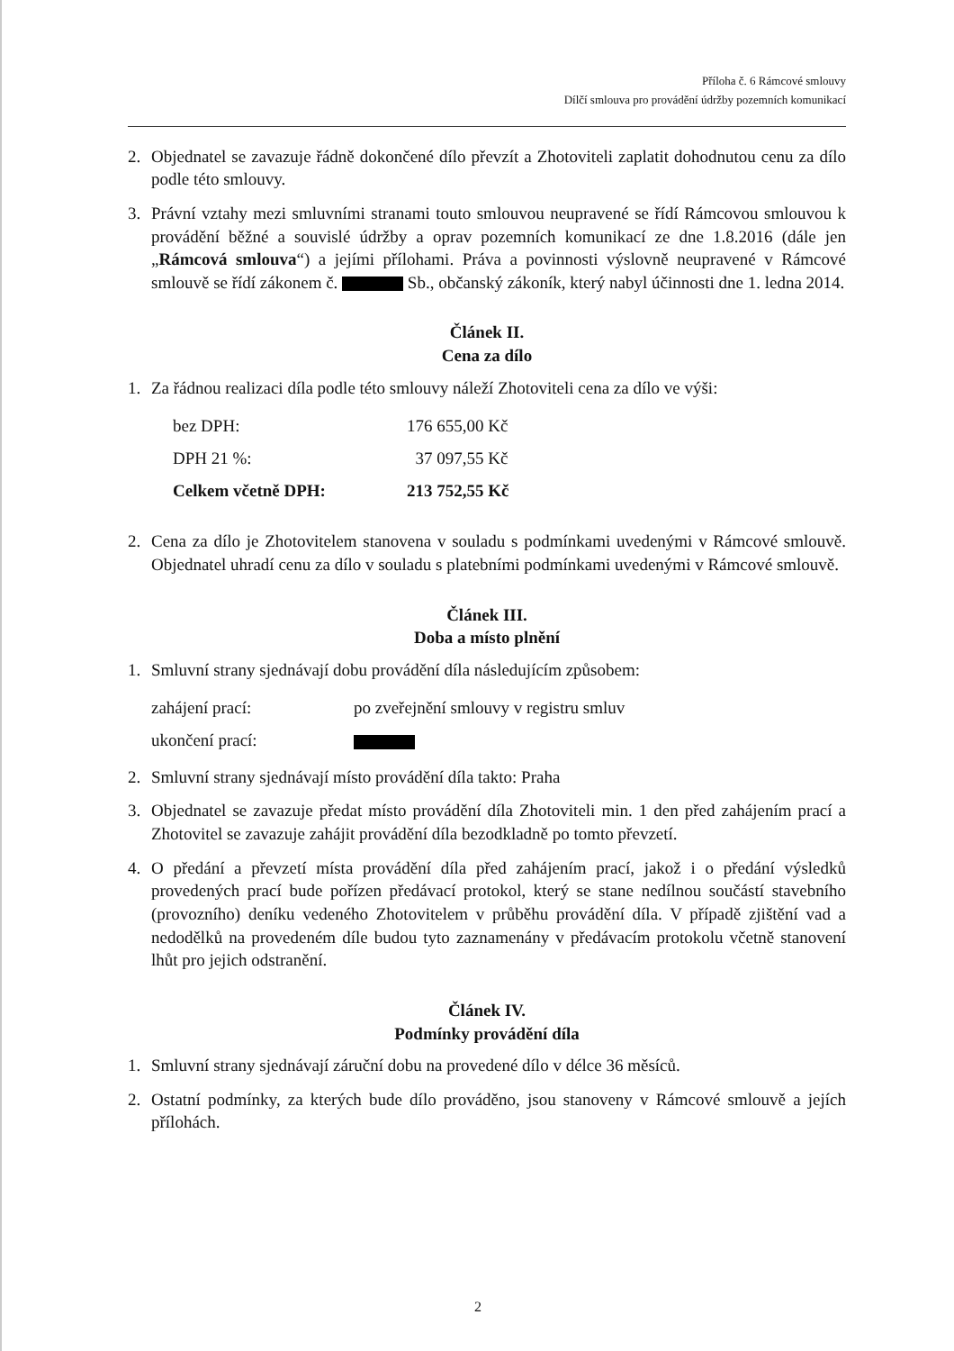Příloha č. 6 Rámcové smlouvy
Dílčí smlouva pro provádění údržby pozemních komunikací
2. Objednatel se zavazuje řádně dokončené dílo převzít a Zhotoviteli zaplatit dohodnutou cenu za dílo podle této smlouvy.
3. Právní vztahy mezi smluvními stranami touto smlouvou neupravené se řídí Rámcovou smlouvou k provádění běžné a souvislé údržby a oprav pozemních komunikací ze dne 1.8.2016 (dále jen „Rámcová smlouva“) a jejími přílohami. Práva a povinnosti výslovně neupravené v Rámcové smlouvě se řídí zákonem č. Sb., občanský zákoník, který nabyl účinnosti dne 1. ledna 2014.
Článek II.
Cena za dílo
1. Za řádnou realizaci díla podle této smlouvy náleží Zhotoviteli cena za dílo ve výši:
| bez DPH: | 176 655,00 Kč |
| DPH 21 %: | 37 097,55 Kč |
| Celkem včetně DPH: | 213 752,55 Kč |
2. Cena za dílo je Zhotovitelem stanovena v souladu s podmínkami uvedenými v Rámcové smlouvě. Objednatel uhradí cenu za dílo v souladu s platebními podmínkami uvedenými v Rámcové smlouvě.
Článek III.
Doba a místo plnění
1. Smluvní strany sjednávají dobu provádění díla následujícím způsobem:
| zahájení prací: | po zveřejnění smlouvy v registru smluv |
| ukončení prací: | |
2. Smluvní strany sjednávají místo provádění díla takto: Praha
3. Objednatel se zavazuje předat místo provádění díla Zhotoviteli min. 1 den před zahájením prací a Zhotovitel se zavazuje zahájit provádění díla bezodkladně po tomto převzetí.
4. O předání a převzetí místa provádění díla před zahájením prací, jakož i o předání výsledků provedených prací bude pořízen předávací protokol, který se stane nedílnou součástí stavebního (provozního) deníku vedeného Zhotovitelem v průběhu provádění díla. V případě zjištění vad a nedodělků na provedeném díle budou tyto zaznamenány v předávacím protokolu včetně stanovení lhůt pro jejich odstranění.
Článek IV.
Podmínky provádění díla
1. Smluvní strany sjednávají záruční dobu na provedené dílo v délce 36 měsíců.
2. Ostatní podmínky, za kterých bude dílo prováděno, jsou stanoveny v Rámcové smlouvě a jejích přílohách.
2